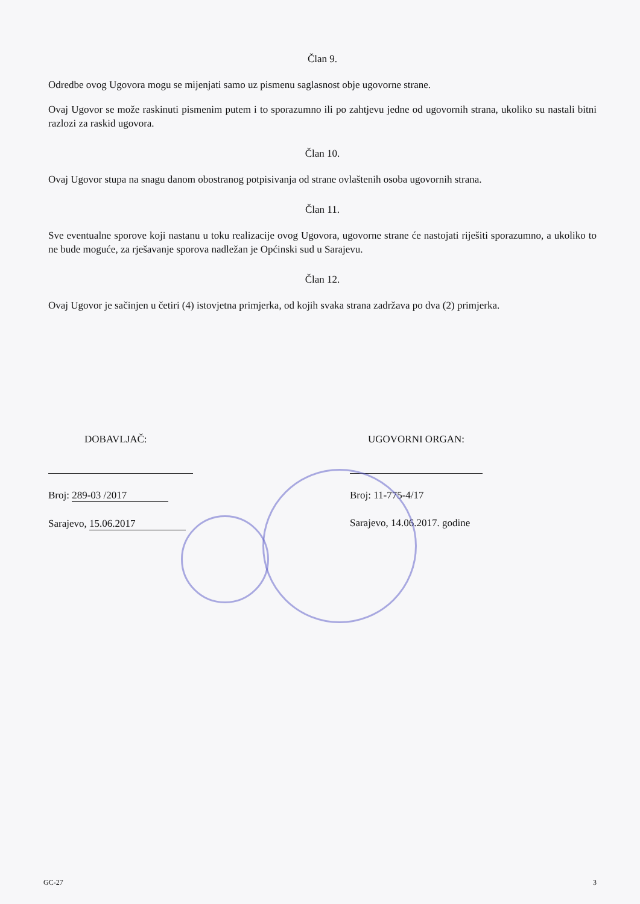Član 9.
Odredbe ovog Ugovora mogu se mijenjati samo uz pismenu saglasnost obje ugovorne strane.
Ovaj Ugovor se može raskinuti pismenim putem i to sporazumno ili po zahtjevu jedne od ugovornih strana, ukoliko su nastali bitni razlozi za raskid ugovora.
Član 10.
Ovaj Ugovor stupa na snagu danom obostranog potpisivanja od strane ovlaštenih osoba ugovornih strana.
Član 11.
Sve eventualne sporove koji nastanu u toku realizacije ovog Ugovora, ugovorne strane će nastojati riješiti sporazumno, a ukoliko to ne bude moguće, za rješavanje sporova nadležan je Općinski sud u Sarajevu.
Član 12.
Ovaj Ugovor je sačinjen u četiri (4) istovjetna primjerka, od kojih svaka strana zadržava po dva (2) primjerka.
DOBAVLJAČ:
Broj: 289-03 /2017
Sarajevo, 15.06.2017
UGOVORNI ORGAN:
Broj: 11-775-4/17
Sarajevo, 14.06.2017. godine
GC-27 3